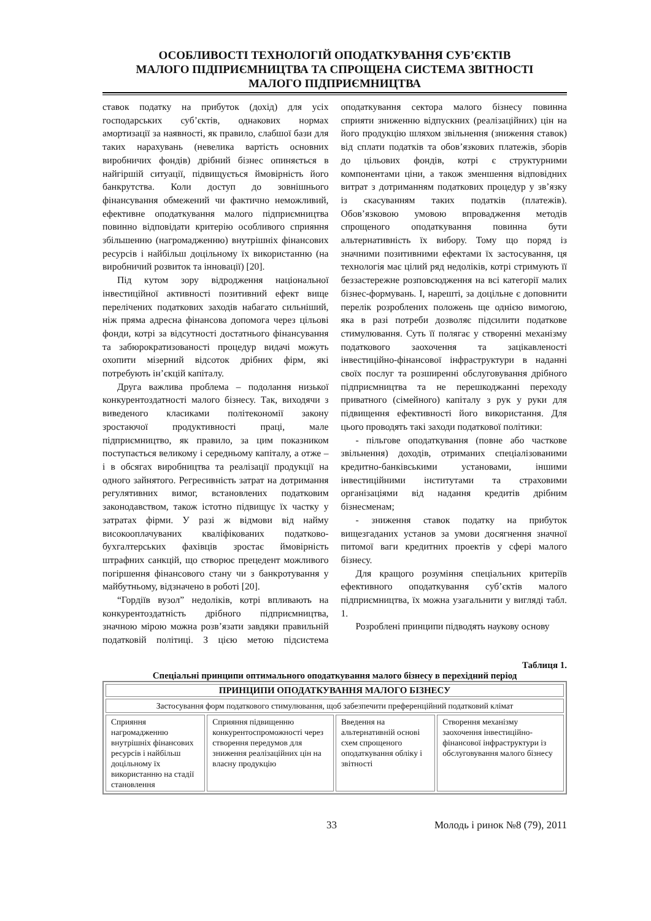ОСОБЛИВОСТІ ТЕХНОЛОГІЙ ОПОДАТКУВАННЯ СУБ’ЄКТІВ
МАЛОГО ПІДПРИЄМНИЦТВА ТА СПРОЩЕНА СИСТЕМА ЗВІТНОСТІ
МАЛОГО ПІДПРИЄМНИЦТВА
ставок податку на прибуток (дохід) для усіх господарських суб’єктів, однакових нормах амортизації за наявності, як правило, слабшої бази для таких нарахувань (невелика вартість основних виробничих фондів) дрібний бізнес опиняється в найгіршій ситуації, підвищується ймовірність його банкрутства. Коли доступ до зовнішнього фінансування обмежений чи фактично неможливий, ефективне оподаткування малого підприємництва повинно відповідати критерію особливого сприяння збільшенню (нагромадженню) внутрішніх фінансових ресурсів і найбільш доцільному їх використанню (на виробничий розвиток та інновації) [20].
Під кутом зору відродження національної інвестиційної активності позитивний ефект вище перелічених податкових заходів набагато сильніший, ніж пряма адресна фінансова допомога через цільові фонди, котрі за відсутності достатнього фінансування та забюрократизованості процедур видачі можуть охопити мізерний відсоток дрібних фірм, які потребують ін’єкцій капіталу.
Друга важлива проблема – подолання низької конкурентоздатності малого бізнесу. Так, виходячи з виведеного класиками політекономії закону зростаючої продуктивності праці, мале підприємництво, як правило, за цим показником поступається великому і середньому капіталу, а отже – і в обсягах виробництва та реалізації продукції на одного зайнятого. Регресивність затрат на дотримання регулятивних вимог, встановлених податковим законодавством, також істотно підвищує їх частку у затратах фірми. У разі ж відмови від найму високооплачуваних кваліфікованих податково-бухгалтерських фахівців зростає ймовірність штрафних санкцій, що створює прецедент можливого погіршення фінансового стану чи з банкротування у майбутньому, відзначено в роботі [20].
“Гордіїв вузол” недоліків, котрі впливають на конкурентоздатність дрібного підприємництва, значною мірою можна розв’язати завдяки правильній податковій політиці. З цією метою підсистема оподаткування сектора малого бізнесу повинна сприяти зниженню відпускних (реалізаційних) цін на його продукцію шляхом звільнення (зниження ставок) від сплати податків та обов’язкових платежів, зборів до цільових фондів, котрі є структурними компонентами ціни, а також зменшення відповідних витрат з дотриманням податкових процедур у зв’язку із скасуванням таких податків (платежів). Обов’язковою умовою впровадження методів спрощеного оподаткування повинна бути альтернативність їх вибору. Тому що поряд із значними позитивними ефектами їх застосування, ця технологія має цілий ряд недоліків, котрі стримують її беззастережне розповсюдження на всі категорії малих бізнес-формувань. І, нарешті, за доцільне є доповнити перелік розроблених положень ще однією вимогою, яка в разі потреби дозволяє підсилити податкове стимулювання. Суть її полягає у створенні механізму податкового заохочення та зацікавленості інвестиційно-фінансової інфраструктури в наданні своїх послуг та розширенні обслуговування дрібного підприємництва та не перешкоджанні переходу приватного (сімейного) капіталу з рук у руки для підвищення ефективності його використання. Для цього проводять такі заходи податкової політики:
- пільгове оподаткування (повне або часткове звільнення) доходів, отриманих спеціалізованими кредитно-банківськими установами, іншими інвестиційними інститутами та страховими організаціями від надання кредитів дрібним бізнесменам;
- зниження ставок податку на прибуток вищезгаданих установ за умови досягнення значної питомої ваги кредитних проектів у сфері малого бізнесу.
Для кращого розуміння спеціальних критеріїв ефективного оподаткування суб’єктів малого підприємництва, їх можна узагальнити у вигляді табл. 1.
Розроблені принципи підводять наукову основу
Таблиця 1.
Спеціальні принципи оптимального оподаткування малого бізнесу в перехідний період
| ПРИНЦИПИ ОПОДАТКУВАННЯ МАЛОГО БІЗНЕСУ | | | |
| --- | --- | --- | --- |
| Застосування форм податкового стимулювання, щоб забезпечити преференційний податковий клімат | | | |
| Сприяння нагромадженню внутрішніх фінансових ресурсів і найбільш доцільному їх використанню на стадії становлення | Сприяння підвищенню конкурентоспроможності через створення передумов для зниження реалізаційних цін на власну продукцію | Введення на альтернативній основі схем спрощеного оподаткування обліку і звітності | Створення механізму заохочення інвестиційно-фінансової інфраструктури із обслуговування малого бізнесу |
33 Молодь і ринок №8 (79), 2011